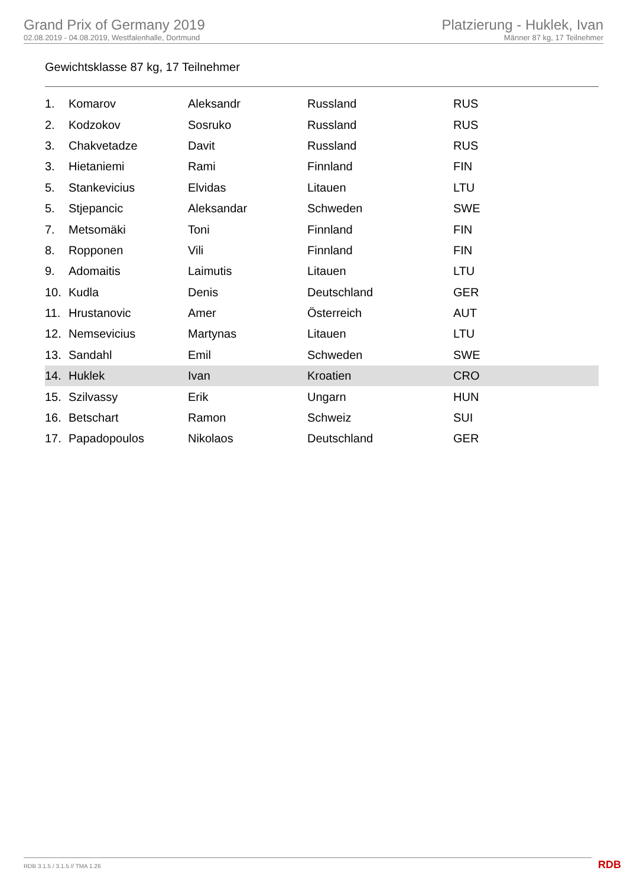Grand Prix of Germany 2019
02.08.2019 - 04.08.2019, Westfalenhalle, Dortmund
Platzierung - Huklek, Ivan
Männer 87 kg, 17 Teilnehmer
Gewichtsklasse 87 kg, 17 Teilnehmer
| 1. | Komarov | Aleksandr | Russland | RUS |
| 2. | Kodzokov | Sosruko | Russland | RUS |
| 3. | Chakvetadze | Davit | Russland | RUS |
| 3. | Hietaniemi | Rami | Finnland | FIN |
| 5. | Stankevicius | Elvidas | Litauen | LTU |
| 5. | Stjepancic | Aleksandar | Schweden | SWE |
| 7. | Metsomäki | Toni | Finnland | FIN |
| 8. | Ropponen | Vili | Finnland | FIN |
| 9. | Adomaitis | Laimutis | Litauen | LTU |
| 10. | Kudla | Denis | Deutschland | GER |
| 11. | Hrustanovic | Amer | Österreich | AUT |
| 12. | Nemsevicius | Martynas | Litauen | LTU |
| 13. | Sandahl | Emil | Schweden | SWE |
| 14. | Huklek | Ivan | Kroatien | CRO |
| 15. | Szilvassy | Erik | Ungarn | HUN |
| 16. | Betschart | Ramon | Schweiz | SUI |
| 17. | Papadopoulos | Nikolaos | Deutschland | GER |
RDB 3.1.5 / 3.1.5 // TMA 1.26 RDB